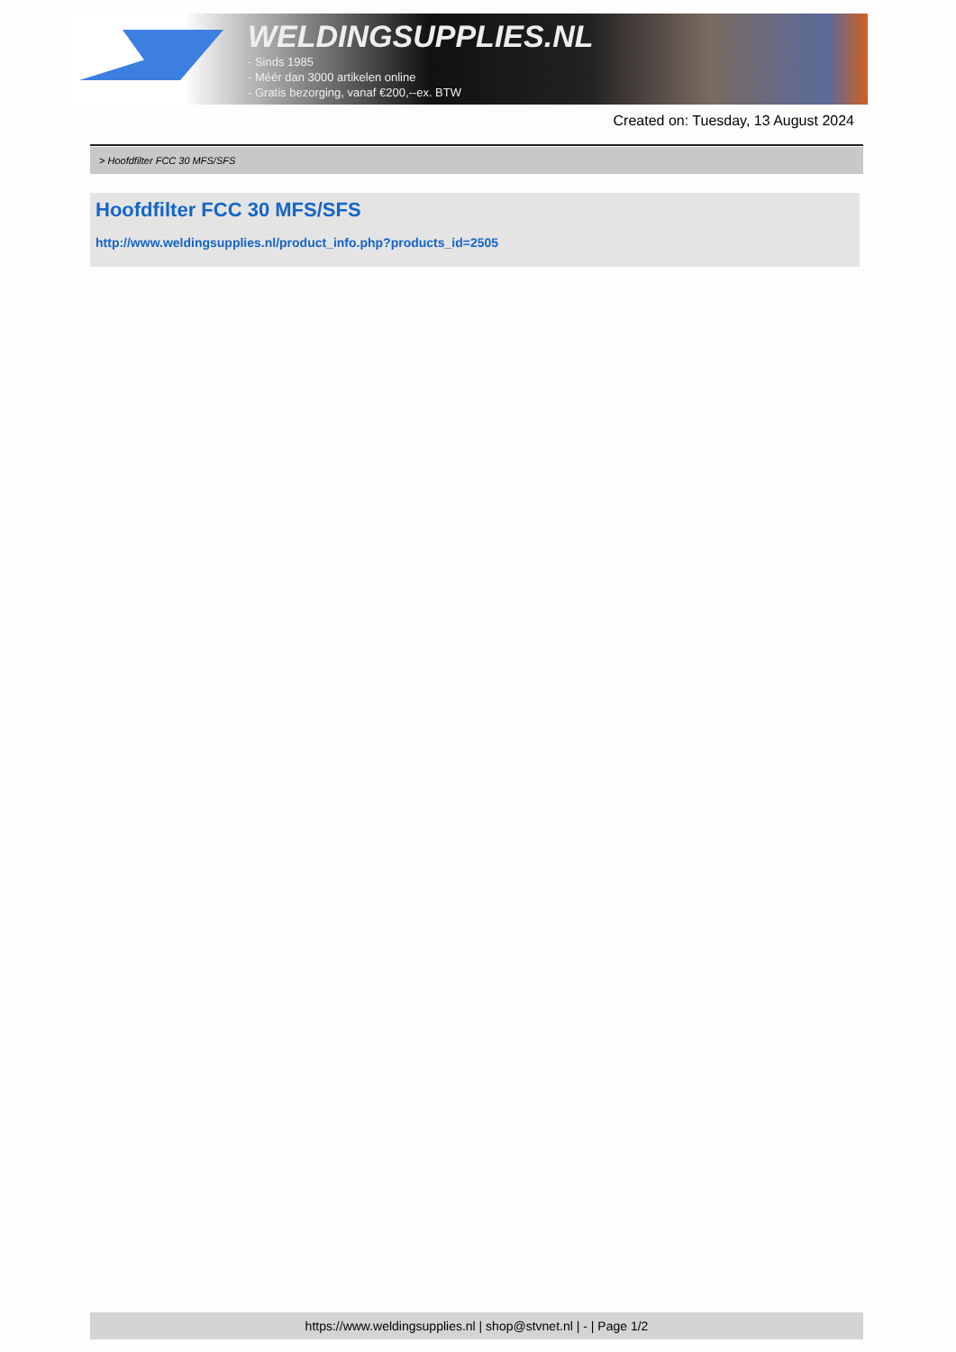WELDINGSUPPLIES.NL
- Sinds 1985
- Méér dan 3000 artikelen online
- Gratis bezorging, vanaf €200,--ex. BTW
Created on: Tuesday, 13 August 2024
> Hoofdfilter FCC 30 MFS/SFS
Hoofdfilter FCC 30 MFS/SFS
http://www.weldingsupplies.nl/product_info.php?products_id=2505
https://www.weldingsupplies.nl | shop@stvnet.nl | - | Page 1/2